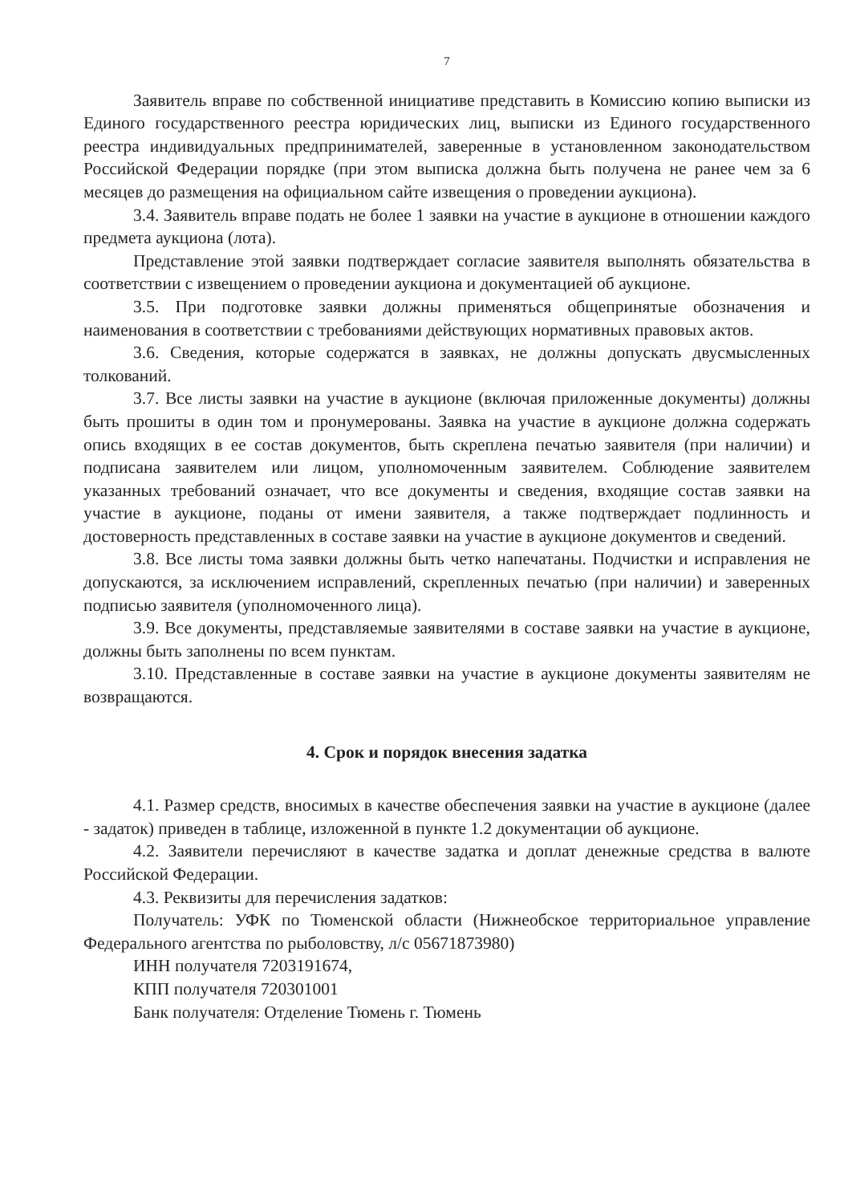7
Заявитель вправе по собственной инициативе представить в Комиссию копию выписки из Единого государственного реестра юридических лиц, выписки из Единого государственного реестра индивидуальных предпринимателей, заверенные в установленном законодательством Российской Федерации порядке (при этом выписка должна быть получена не ранее чем за 6 месяцев до размещения на официальном сайте извещения о проведении аукциона).
3.4. Заявитель вправе подать не более 1 заявки на участие в аукционе в отношении каждого предмета аукциона (лота).
Представление этой заявки подтверждает согласие заявителя выполнять обязательства в соответствии с извещением о проведении аукциона и документацией об аукционе.
3.5. При подготовке заявки должны применяться общепринятые обозначения и наименования в соответствии с требованиями действующих нормативных правовых актов.
3.6. Сведения, которые содержатся в заявках, не должны допускать двусмысленных толкований.
3.7. Все листы заявки на участие в аукционе (включая приложенные документы) должны быть прошиты в один том и пронумерованы. Заявка на участие в аукционе должна содержать опись входящих в ее состав документов, быть скреплена печатью заявителя (при наличии) и подписана заявителем или лицом, уполномоченным заявителем. Соблюдение заявителем указанных требований означает, что все документы и сведения, входящие состав заявки на участие в аукционе, поданы от имени заявителя, а также подтверждает подлинность и достоверность представленных в составе заявки на участие в аукционе документов и сведений.
3.8. Все листы тома заявки должны быть четко напечатаны. Подчистки и исправления не допускаются, за исключением исправлений, скрепленных печатью (при наличии) и заверенных подписью заявителя (уполномоченного лица).
3.9. Все документы, представляемые заявителями в составе заявки на участие в аукционе, должны быть заполнены по всем пунктам.
3.10. Представленные в составе заявки на участие в аукционе документы заявителям не возвращаются.
4. Срок и порядок внесения задатка
4.1. Размер средств, вносимых в качестве обеспечения заявки на участие в аукционе (далее - задаток) приведен в таблице, изложенной в пункте 1.2 документации об аукционе.
4.2. Заявители перечисляют в качестве задатка и доплат денежные средства в валюте Российской Федерации.
4.3. Реквизиты для перечисления задатков:
Получатель: УФК по Тюменской области (Нижнеобское территориальное управление Федерального агентства по рыболовству, л/с 05671873980)
ИНН получателя 7203191674,
КПП получателя 720301001
Банк получателя: Отделение Тюмень г. Тюмень